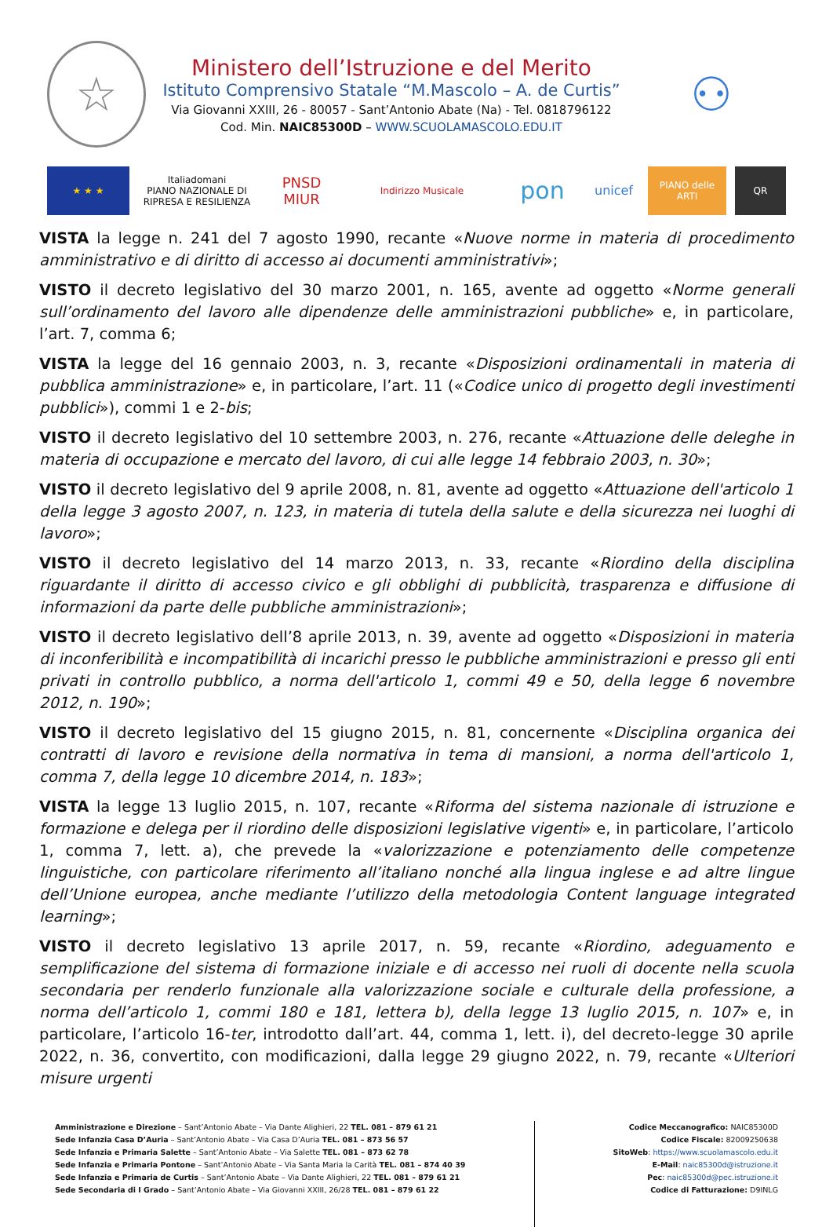☆
Ministero dell’Istruzione e del Merito
Istituto Comprensivo Statale “M.Mascolo – A. de Curtis”
Via Giovanni XXIII, 26 - 80057 - Sant’Antonio Abate (Na) - Tel. 0818796122
Cod. Min. NAIC85300D – WWW.SCUOLAMASCOLO.EDU.IT
⚇
★ ★ ★
Italiadomani
PIANO NAZIONALE DI RIPRESA E RESILIENZA
PNSD
MIUR
Indirizzo Musicale
pon
unicef
PIANO delle ARTI
QR
VISTA la legge n. 241 del 7 agosto 1990, recante «Nuove norme in materia di procedimento amministrativo e di diritto di accesso ai documenti amministrativi»;
VISTO il decreto legislativo del 30 marzo 2001, n. 165, avente ad oggetto «Norme generali sull’ordinamento del lavoro alle dipendenze delle amministrazioni pubbliche» e, in particolare, l’art. 7, comma 6;
VISTA la legge del 16 gennaio 2003, n. 3, recante «Disposizioni ordinamentali in materia di pubblica amministrazione» e, in particolare, l’art. 11 («Codice unico di progetto degli investimenti pubblici»), commi 1 e 2-bis;
VISTO il decreto legislativo del 10 settembre 2003, n. 276, recante «Attuazione delle deleghe in materia di occupazione e mercato del lavoro, di cui alle legge 14 febbraio 2003, n. 30»;
VISTO il decreto legislativo del 9 aprile 2008, n. 81, avente ad oggetto «Attuazione dell'articolo 1 della legge 3 agosto 2007, n. 123, in materia di tutela della salute e della sicurezza nei luoghi di lavoro»;
VISTO il decreto legislativo del 14 marzo 2013, n. 33, recante «Riordino della disciplina riguardante il diritto di accesso civico e gli obblighi di pubblicità, trasparenza e diffusione di informazioni da parte delle pubbliche amministrazioni»;
VISTO il decreto legislativo dell’8 aprile 2013, n. 39, avente ad oggetto «Disposizioni in materia di inconferibilità e incompatibilità di incarichi presso le pubbliche amministrazioni e presso gli enti privati in controllo pubblico, a norma dell'articolo 1, commi 49 e 50, della legge 6 novembre 2012, n. 190»;
VISTO il decreto legislativo del 15 giugno 2015, n. 81, concernente «Disciplina organica dei contratti di lavoro e revisione della normativa in tema di mansioni, a norma dell'articolo 1, comma 7, della legge 10 dicembre 2014, n. 183»;
VISTA la legge 13 luglio 2015, n. 107, recante «Riforma del sistema nazionale di istruzione e formazione e delega per il riordino delle disposizioni legislative vigenti» e, in particolare, l’articolo 1, comma 7, lett. a), che prevede la «valorizzazione e potenziamento delle competenze linguistiche, con particolare riferimento all’italiano nonché alla lingua inglese e ad altre lingue dell’Unione europea, anche mediante l’utilizzo della metodologia Content language integrated learning»;
VISTO il decreto legislativo 13 aprile 2017, n. 59, recante «Riordino, adeguamento e semplificazione del sistema di formazione iniziale e di accesso nei ruoli di docente nella scuola secondaria per renderlo funzionale alla valorizzazione sociale e culturale della professione, a norma dell’articolo 1, commi 180 e 181, lettera b), della legge 13 luglio 2015, n. 107» e, in particolare, l’articolo 16-ter, introdotto dall’art. 44, comma 1, lett. i), del decreto-legge 30 aprile 2022, n. 36, convertito, con modificazioni, dalla legge 29 giugno 2022, n. 79, recante «Ulteriori misure urgenti
Amministrazione e Direzione – Sant’Antonio Abate – Via Dante Alighieri, 22 TEL. 081 – 879 61 21
Sede Infanzia Casa D’Auria – Sant’Antonio Abate – Via Casa D’Auria TEL. 081 – 873 56 57
Sede Infanzia e Primaria Salette – Sant’Antonio Abate – Via Salette TEL. 081 – 873 62 78
Sede Infanzia e Primaria Pontone – Sant’Antonio Abate – Via Santa Maria la Carità TEL. 081 – 874 40 39
Sede Infanzia e Primaria de Curtis – Sant’Antonio Abate – Via Dante Alighieri, 22 TEL. 081 – 879 61 21
Sede Secondaria di I Grado – Sant’Antonio Abate – Via Giovanni XXIII, 26/28 TEL. 081 – 879 61 22
Codice Meccanografico: NAIC85300D
Codice Fiscale: 82009250638
SitoWeb: https://www.scuolamascolo.edu.it
E-Mail: naic85300d@istruzione.it
Pec: naic85300d@pec.istruzione.it
Codice di Fatturazione: D9INLG